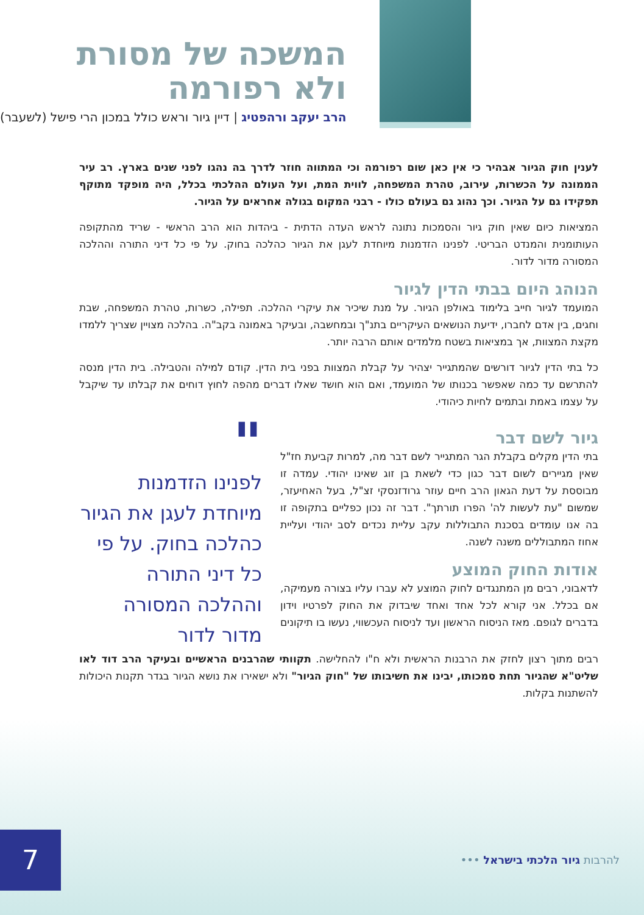המשכה של מסורת
ולא רפורמה
הרב יעקב ורהפטיג | דיין גיור וראש כולל במכון הרי פישל (לשעבר)
לענין חוק הגיור אבהיר כי אין כאן שום רפורמה וכי המתווה חוזר לדרך בה נהגו לפני שנים בארץ. רב עיר הממונה על הכשרות, עירוב, טהרת המשפחה, לווית המת, ועל העולם ההלכתי בכלל, היה מופקד מתוקף תפקידו גם על הגיור. וכך נהוג גם בעולם כולו - רבני המקום בגולה אחראים על הגיור.
המציאות כיום שאין חוק גיור והסמכות נתונה לראש העדה הדתית - ביהדות הוא הרב הראשי - שריד מהתקופה העותומנית והמנדט הבריטי. לפנינו הזדמנות מיוחדת לעגן את הגיור כהלכה בחוק. על פי כל דיני התורה וההלכה המסורה מדור לדור.
הנוהג היום בבתי הדין לגיור
המועמד לגיור חייב בלימוד באולפן הגיור. על מנת שיכיר את עיקרי ההלכה. תפילה, כשרות, טהרת המשפחה, שבת וחגים, בין אדם לחברו, ידיעת הנושאים העיקריים בתנ"ך ובמחשבה, ובעיקר באמונה בקב"ה. בהלכה מצויין שצריך ללמדו מקצת המצוות, אך במציאות בשטח מלמדים אותם הרבה יותר.
כל בתי הדין לגיור דורשים שהמתגייר יצהיר על קבלת המצוות בפני בית הדין. קודם למילה והטבילה. בית הדין מנסה להתרשם עד כמה שאפשר בכנותו של המועמד, ואם הוא חושד שאלו דברים מהפה לחוץ דוחים את קבלתו עד שיקבל על עצמו באמת ובתמים לחיות כיהודי.
גיור לשם דבר
בתי הדין מקלים בקבלת הגר המתגייר לשם דבר מה, למרות קביעת חז"ל שאין מגיירים לשום דבר כגון כדי לשאת בן זוג שאינו יהודי. עמדה זו מבוססת על דעת הגאון הרב חיים עוזר גרודזנסקי זצ"ל, בעל האחיעזר, שמשום "עת לעשות לה' הפרו תורתך". דבר זה נכון כפליים בתקופה זו בה אנו עומדים בסכנת התבוללות עקב עליית נכדים לסב יהודי ועליית אחוז המתבוללים משנה לשנה.
אודות החוק המוצע
לדאבוני, רבים מן המתנגדים לחוק המוצע לא עברו עליו בצורה מעמיקה, אם בכלל. אני קורא לכל אחד ואחד שיבדוק את החוק לפרטיו וידון בדברים לגופם. מאז הניסוח הראשון ועד לניסוח העכשווי, נעשו בו תיקונים
"
לפנינו הזדמנות מיוחדת לעגן את הגיור כהלכה בחוק. על פי כל דיני התורה וההלכה המסורה מדור לדור
רבים מתוך רצון לחזק את הרבנות הראשית ולא ח"ו להחלישה. תקוותי שהרבנים הראשיים ובעיקר הרב דוד לאו שליט"א שהגיור תחת סמכותו, יבינו את חשיבותו של "חוק הגיור" ולא ישאירו את נושא הגיור בגדר תקנות היכולות להשתנות בקלות.
להרבות גיור הלכתי בישראל ••• 7